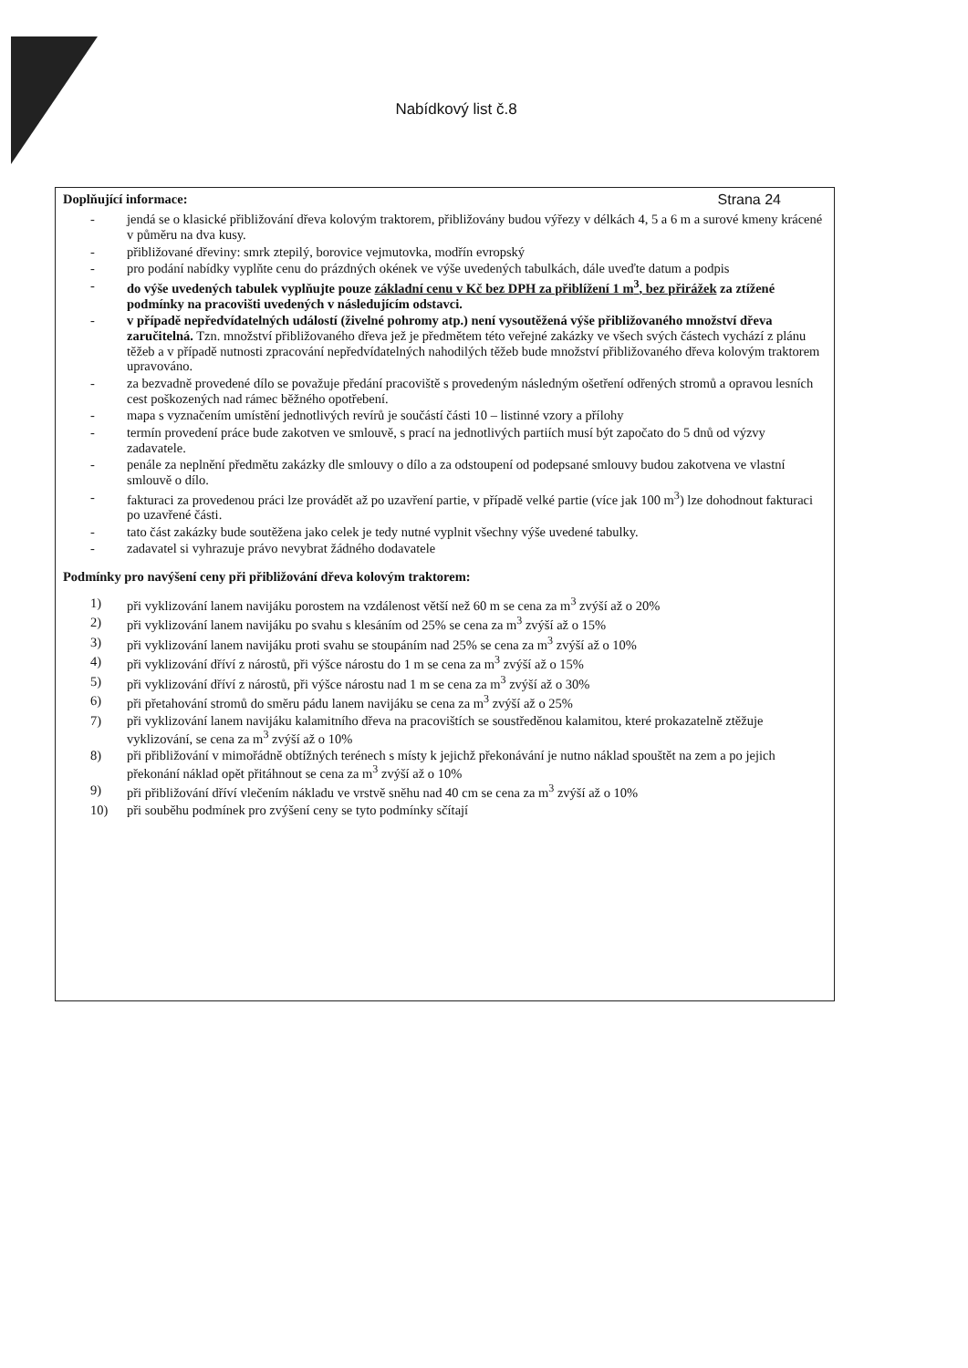Nabídkový list č.8
Doplňující informace: Strana 24
- jendá se o klasické přibližování dřeva kolovým traktorem, přibližovány budou výřezy v délkách 4, 5 a 6 m a surové kmeny krácené v půměru na dva kusy.
- přibližované dřeviny: smrk ztepilý, borovice vejmutovka, modřín evropský
- pro podání nabídky vyplňte cenu do prázdných okének ve výše uvedených tabulkách, dále uveďte datum a podpis
- do výše uvedených tabulek vyplňujte pouze základní cenu v Kč bez DPH za přiblížení 1 m<sup>3</sup>, bez přirážek za ztížené podmínky na pracovišti uvedených v následujícím odstavci.
- v případě nepředvídatelných událostí (živelné pohromy atp.) není vysoutěžená výše přibližovaného množství dřeva zaručitelná. Tzn. množství přibližovaného dřeva jež je předmětem této veřejné zakázky ve všech svých částech vychází z plánu těžeb a v případě nutnosti zpracování nepředvídatelných nahodilých těžeb bude množství přibližovaného dřeva kolovým traktorem upravováno.
- za bezvadně provedené dílo se považuje předání pracoviště s provedeným následným ošetření odřených stromů a opravou lesních cest poškozených nad rámec běžného opotřebení.
- mapa s vyznačením umístění jednotlivých revírů je součástí části 10 – listinné vzory a přílohy
- termín provedení práce bude zakotven ve smlouvě, s prací na jednotlivých partiích musí být započato do 5 dnů od výzvy zadavatele.
- penále za neplnění předmětu zakázky dle smlouvy o dílo a za odstoupení od podepsané smlouvy budou zakotvena ve vlastní smlouvě o dílo.
- fakturaci za provedenou práci lze provádět až po uzavření partie, v případě velké partie (více jak 100 m<sup>3</sup>) lze dohodnout fakturaci po uzavřené části.
- tato část zakázky bude soutěžena jako celek je tedy nutné vyplnit všechny výše uvedené tabulky.
- zadavatel si vyhrazuje právo nevybrat žádného dodavatele
Podmínky pro navýšení ceny při přibližování dřeva kolovým traktorem:
1) při vyklizování lanem navijáku porostem na vzdálenost větší než 60 m se cena za m<sup>3</sup> zvýší až o 20%
2) při vyklizování lanem navijáku po svahu s klesáním od 25% se cena za m<sup>3</sup> zvýší až o 15%
3) při vyklizování lanem navijáku proti svahu se stoupáním nad 25% se cena za m<sup>3</sup> zvýší až o 10%
4) při vyklizování dříví z nárostů, při výšce nárostu do 1 m se cena za m<sup>3</sup> zvýší až o 15%
5) při vyklizování dříví z nárostů, při výšce nárostu nad 1 m se cena za m<sup>3</sup> zvýší až o 30%
6) při přetahování stromů do směru pádu lanem navijáku se cena za m<sup>3</sup> zvýší až o 25%
7) při vyklizování lanem navijáku kalamitního dřeva na pracovištích se soustředěnou kalamitou, které prokazatelně ztěžuje vyklizování, se cena za m<sup>3</sup> zvýší až o 10%
8) při přibližování v mimořádně obtížných terénech s místy k jejichž překonávání je nutno náklad spouštět na zem a po jejich překonání náklad opět přitáhnout se cena za m<sup>3</sup> zvýší až o 10%
9) při přibližování dříví vlečením nákladu ve vrstvě sněhu nad 40 cm se cena za m<sup>3</sup> zvýší až o 10%
10) při souběhu podmínek pro zvýšení ceny se tyto podmínky sčítají